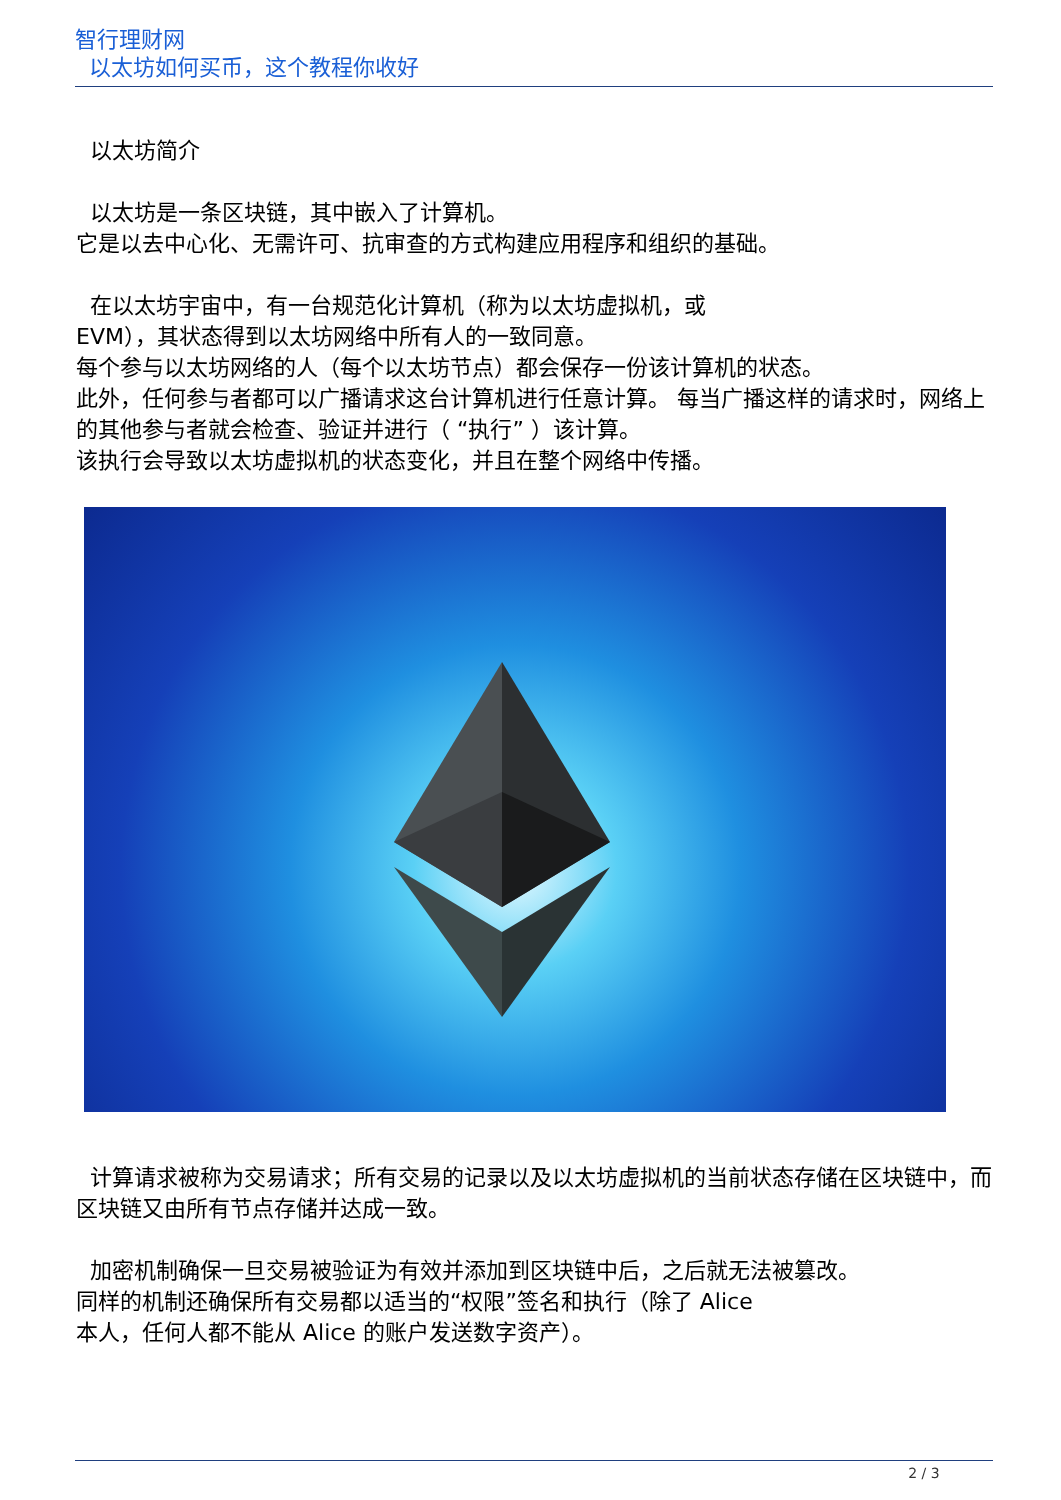智行理财网
以太坊如何买币，这个教程你收好
以太坊简介
以太坊是一条区块链，其中嵌入了计算机。
它是以去中心化、无需许可、抗审查的方式构建应用程序和组织的基础。
在以太坊宇宙中，有一台规范化计算机（称为以太坊虚拟机，或
EVM），其状态得到以太坊网络中所有人的一致同意。
每个参与以太坊网络的人（每个以太坊节点）都会保存一份该计算机的状态。
此外，任何参与者都可以广播请求这台计算机进行任意计算。 每当广播这样的请求时，网络上的其他参与者就会检查、验证并进行（ “执行” ）该计算。
该执行会导致以太坊虚拟机的状态变化，并且在整个网络中传播。
计算请求被称为交易请求；所有交易的记录以及以太坊虚拟机的当前状态存储在区块链中，而区块链又由所有节点存储并达成一致。
加密机制确保一旦交易被验证为有效并添加到区块链中后，之后就无法被篡改。
同样的机制还确保所有交易都以适当的“权限”签名和执行（除了 Alice
本人，任何人都不能从 Alice 的账户发送数字资产）。
2 / 3